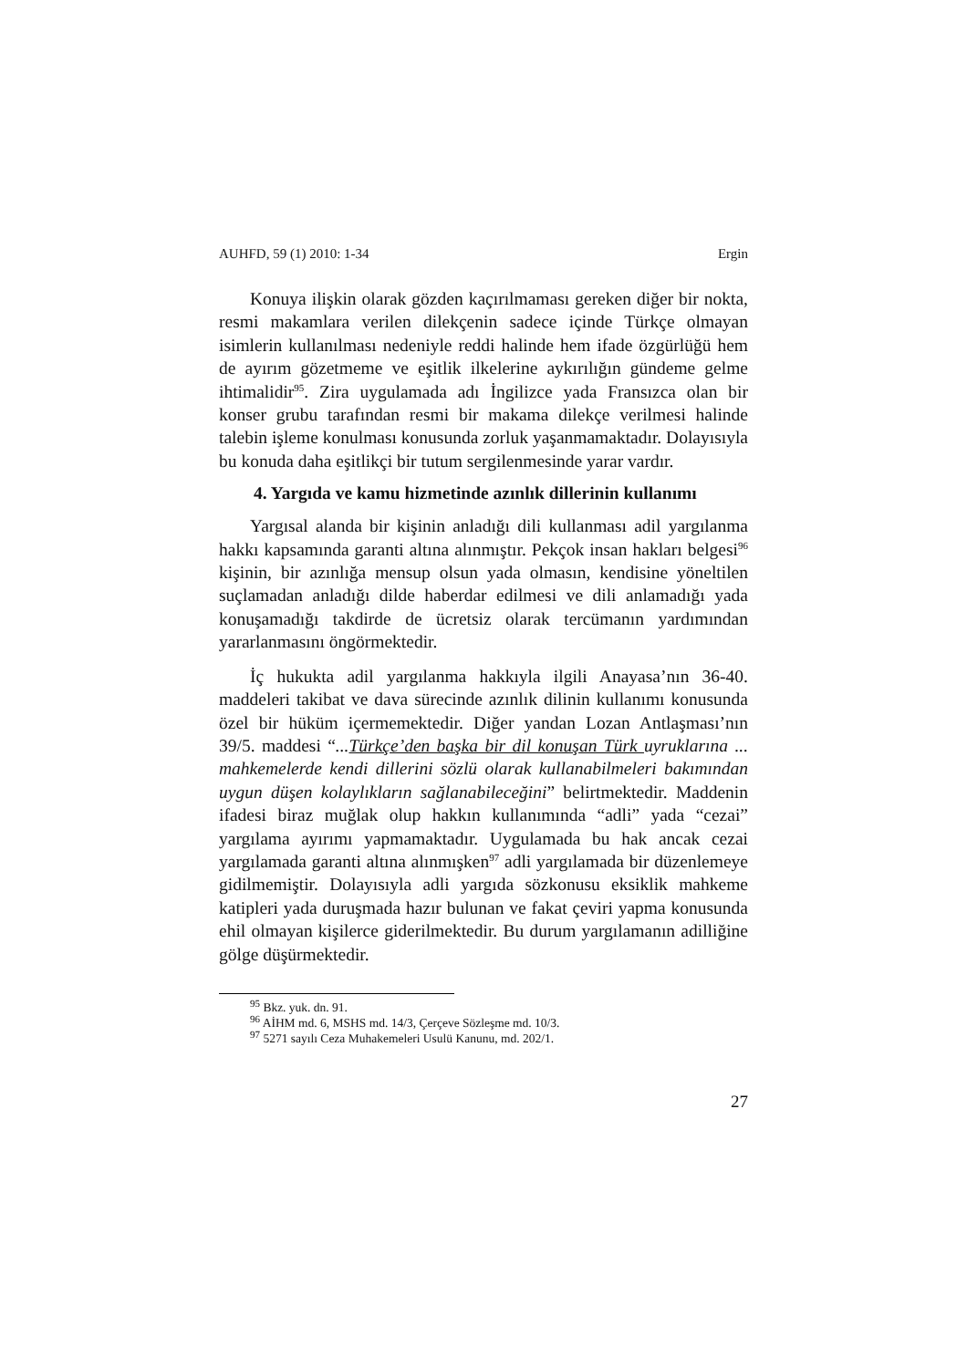AUHFD, 59 (1) 2010: 1-34 Ergin
Konuya ilişkin olarak gözden kaçırılmaması gereken diğer bir nokta, resmi makamlara verilen dilekçenin sadece içinde Türkçe olmayan isimlerin kullanılması nedeniyle reddi halinde hem ifade özgürlüğü hem de ayırım gözetmeme ve eşitlik ilkelerine aykırılığın gündeme gelme ihtimalidir<sup>95</sup>. Zira uygulamada adı İngilizce yada Fransızca olan bir konser grubu tarafından resmi bir makama dilekçe verilmesi halinde talebin işleme konulması konusunda zorluk yaşanmamaktadır. Dolayısıyla bu konuda daha eşitlikçi bir tutum sergilenmesinde yarar vardır.
4. Yargıda ve kamu hizmetinde azınlık dillerinin kullanımı
Yargısal alanda bir kişinin anladığı dili kullanması adil yargılanma hakkı kapsamında garanti altına alınmıştır. Pekçok insan hakları belgesi<sup>96</sup> kişinin, bir azınlığa mensup olsun yada olmasın, kendisine yöneltilen suçlamadan anladığı dilde haberdar edilmesi ve dili anlamadığı yada konuşamadığı takdirde de ücretsiz olarak tercümanın yardımından yararlanmasını öngörmektedir.
İç hukukta adil yargılanma hakkıyla ilgili Anayasa’nın 36-40. maddeleri takibat ve dava sürecinde azınlık dilinin kullanımı konusunda özel bir hüküm içermemektedir. Diğer yandan Lozan Antlaşması’nın 39/5. maddesi “...Türkçe’den başka bir dil konuşan Türk uyruklarına ... mahkemelerde kendi dillerini sözlü olarak kullanabilmeleri bakımından uygun düşen kolaylıkların sağlanabileceğini” belirtmektedir. Maddenin ifadesi biraz muğlak olup hakkın kullanımında “adli” yada “cezai” yargılama ayırımı yapmamaktadır. Uygulamada bu hak ancak cezai yargılamada garanti altına alınmışken<sup>97</sup> adli yargılamada bir düzenlemeye gidilmemiştir. Dolayısıyla adli yargıda sözkonusu eksiklik mahkeme katipleri yada duruşmada hazır bulunan ve fakat çeviri yapma konusunda ehil olmayan kişilerce giderilmektedir. Bu durum yargılamanın adilliğine gölge düşürmektedir.
<sup>95</sup> Bkz. yuk. dn. 91.
<sup>96</sup> AİHM md. 6, MSHS md. 14/3, Çerçeve Sözleşme md. 10/3.
<sup>97</sup> 5271 sayılı Ceza Muhakemeleri Usulü Kanunu, md. 202/1.
27